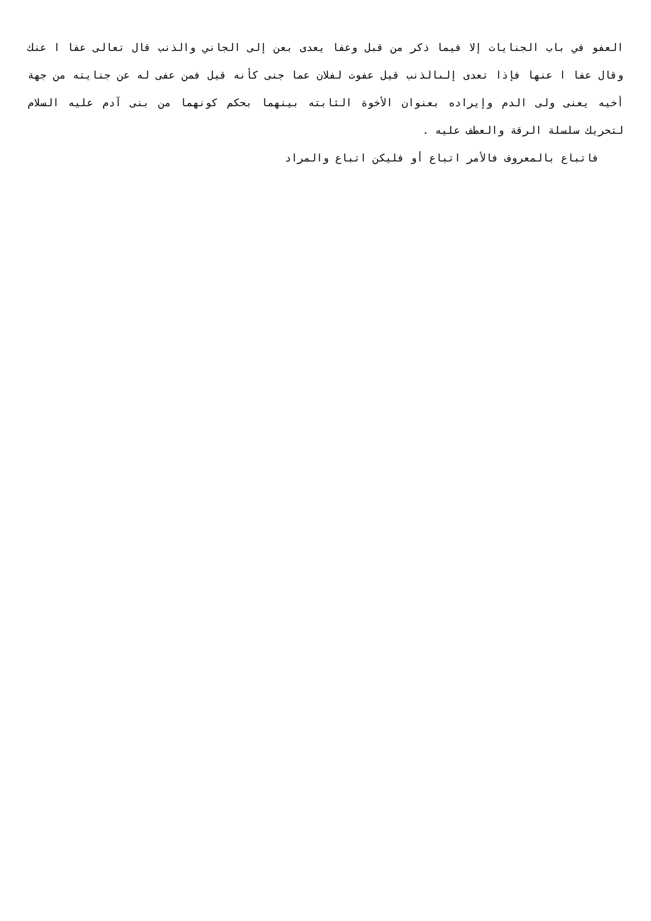العفو في باب الجنايات إلا فيما ذكر من قبل وعفا يعدى بعن إلى الجاني والذنب قال تعالى عفا ا عنك وقال عفا ا عنها فإذا تعدى إلىالذنب قيل عفوت لفلان عما جنى كأنه قيل فمن عفى له عن جنايته من جهة أخيه يعنى ولى الدم وإيراده بعنوان الأخوة الثابته بينهما بحكم كونهما من بنى آدم عليه السلام لتحريك سلسلة الرقة والعطف عليه .
فاتباع بالمعروف فالأمر اتباع أو فليكن اتباع والمراد